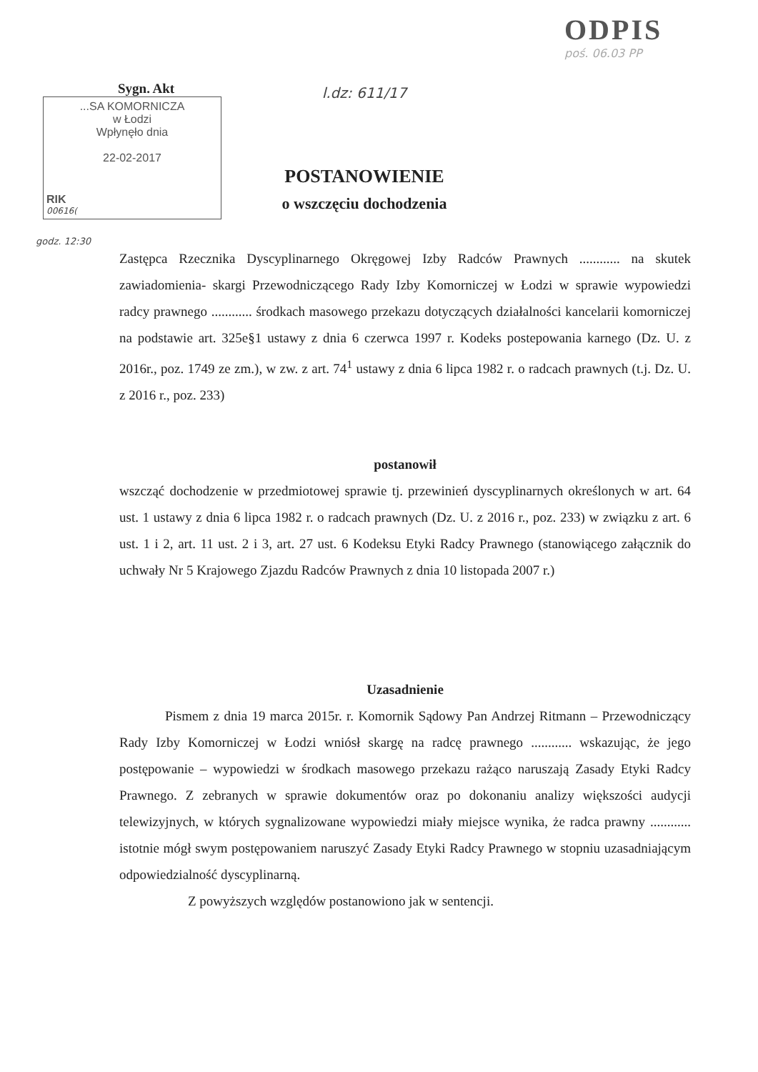Sygn. Akt
...SA KOMORNICZA
w Łodzi
Wpłynęło dnia
22-02-2017
RIK
00616(
l.dz: 611/17
POSTANOWIENIE
o wszczęciu dochodzenia
ODPIS
poś. 06.03 PP
godz. 12:30
Zastępca Rzecznika Dyscyplinarnego Okręgowej Izby Radców Prawnych ............ na skutek zawiadomienia- skargi Przewodniczącego Rady Izby Komorniczej w Łodzi w sprawie wypowiedzi radcy prawnego ............ środkach masowego przekazu dotyczących działalności kancelarii komorniczej na podstawie art. 325e§1 ustawy z dnia 6 czerwca 1997 r. Kodeks postepowania karnego (Dz. U. z 2016r., poz. 1749 ze zm.), w zw. z art. 74<sup>1</sup> ustawy z dnia 6 lipca 1982 r. o radcach prawnych (t.j. Dz. U. z 2016 r., poz. 233)
postanowił
wszcząć dochodzenie w przedmiotowej sprawie tj. przewinień dyscyplinarnych określonych w art. 64 ust. 1 ustawy z dnia 6 lipca 1982 r. o radcach prawnych (Dz. U. z 2016 r., poz. 233) w związku z art. 6 ust. 1 i 2, art. 11 ust. 2 i 3, art. 27 ust. 6 Kodeksu Etyki Radcy Prawnego (stanowiącego załącznik do uchwały Nr 5 Krajowego Zjazdu Radców Prawnych z dnia 10 listopada 2007 r.)
Uzasadnienie
Pismem z dnia 19 marca 2015r. r. Komornik Sądowy Pan Andrzej Ritmann – Przewodniczący Rady Izby Komorniczej w Łodzi wniósł skargę na radcę prawnego ............ wskazując, że jego postępowanie – wypowiedzi w środkach masowego przekazu rażąco naruszają Zasady Etyki Radcy Prawnego. Z zebranych w sprawie dokumentów oraz po dokonaniu analizy większości audycji telewizyjnych, w których sygnalizowane wypowiedzi miały miejsce wynika, że radca prawny ............ istotnie mógł swym postępowaniem naruszyć Zasady Etyki Radcy Prawnego w stopniu uzasadniającym odpowiedzialność dyscyplinarną.
Z powyższych względów postanowiono jak w sentencji.